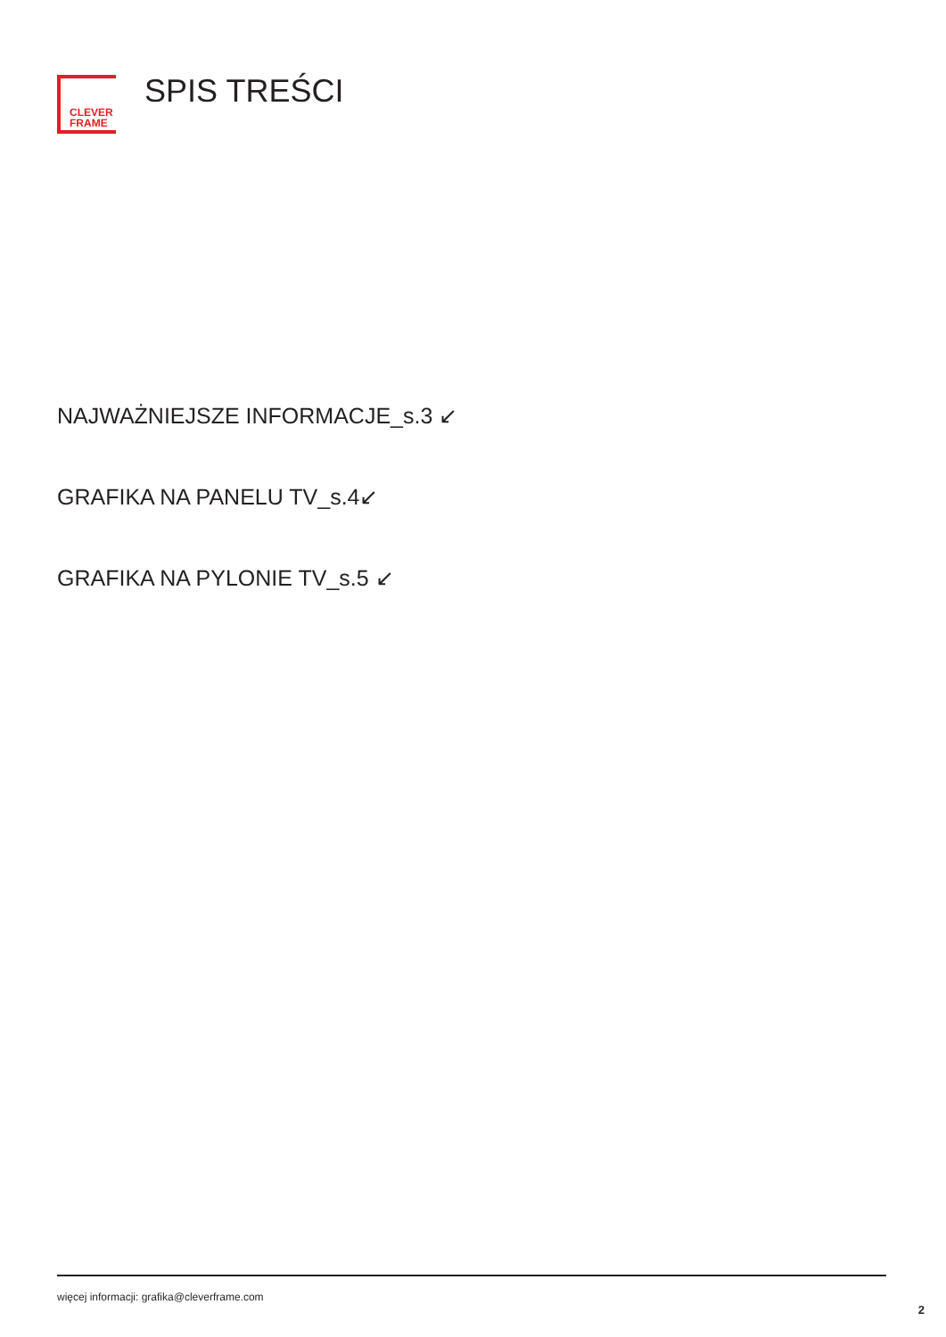CLEVER
FRAME
SPIS TREŚCI
NAJWAŻNIEJSZE INFORMACJE_s.3 ↙
GRAFIKA NA PANELU TV_s.4↙
GRAFIKA NA PYLONIE TV_s.5 ↙
więcej informacji: grafika@cleverframe.com
2